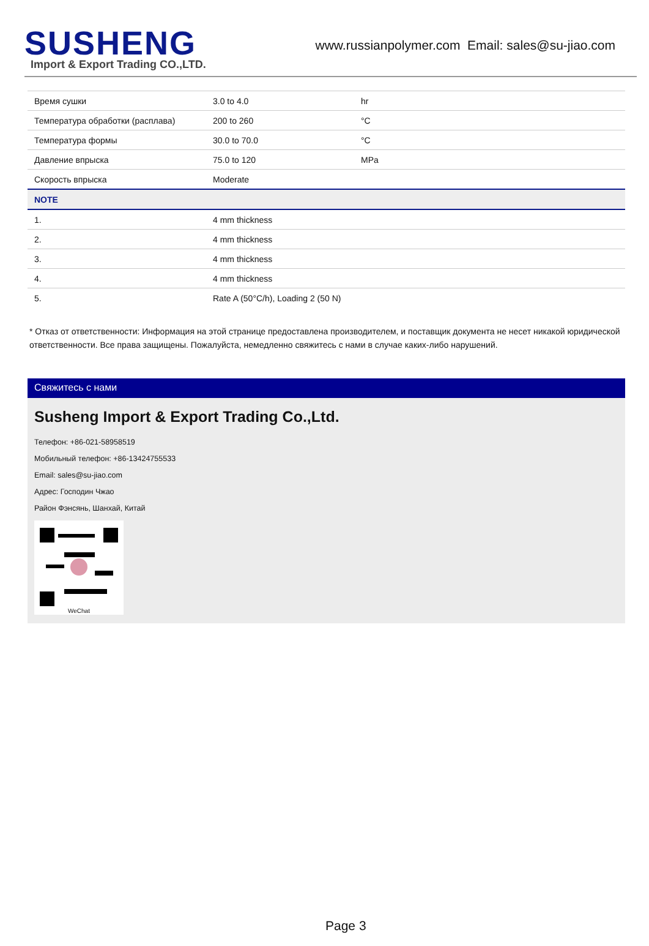SUSHENG
Import & Export Trading CO.,LTD.
www.russianpolymer.com Email: sales@su-jiao.com
| Время сушки | 3.0 to 4.0 | hr |
| Температура обработки (расплава) | 200 to 260 | °C |
| Температура формы | 30.0 to 70.0 | °C |
| Давление впрыска | 75.0 to 120 | MPa |
| Скорость впрыска | Moderate | |
| NOTE | | |
| 1. | 4 mm thickness | |
| 2. | 4 mm thickness | |
| 3. | 4 mm thickness | |
| 4. | 4 mm thickness | |
| 5. | Rate A (50°C/h), Loading 2 (50 N) | |
* Отказ от ответственности: Информация на этой странице предоставлена производителем, и поставщик документа не несет никакой юридической ответственности. Все права защищены. Пожалуйста, немедленно свяжитесь с нами в случае каких-либо нарушений.
Свяжитесь с нами
Susheng Import & Export Trading Co.,Ltd.
Телефон: +86-021-58958519
Мобильный телефон: +86-13424755533
Email: sales@su-jiao.com
Адрес: Господин Чжао
Район Фэнсянь, Шанхай, Китай
WeChat
Page 3